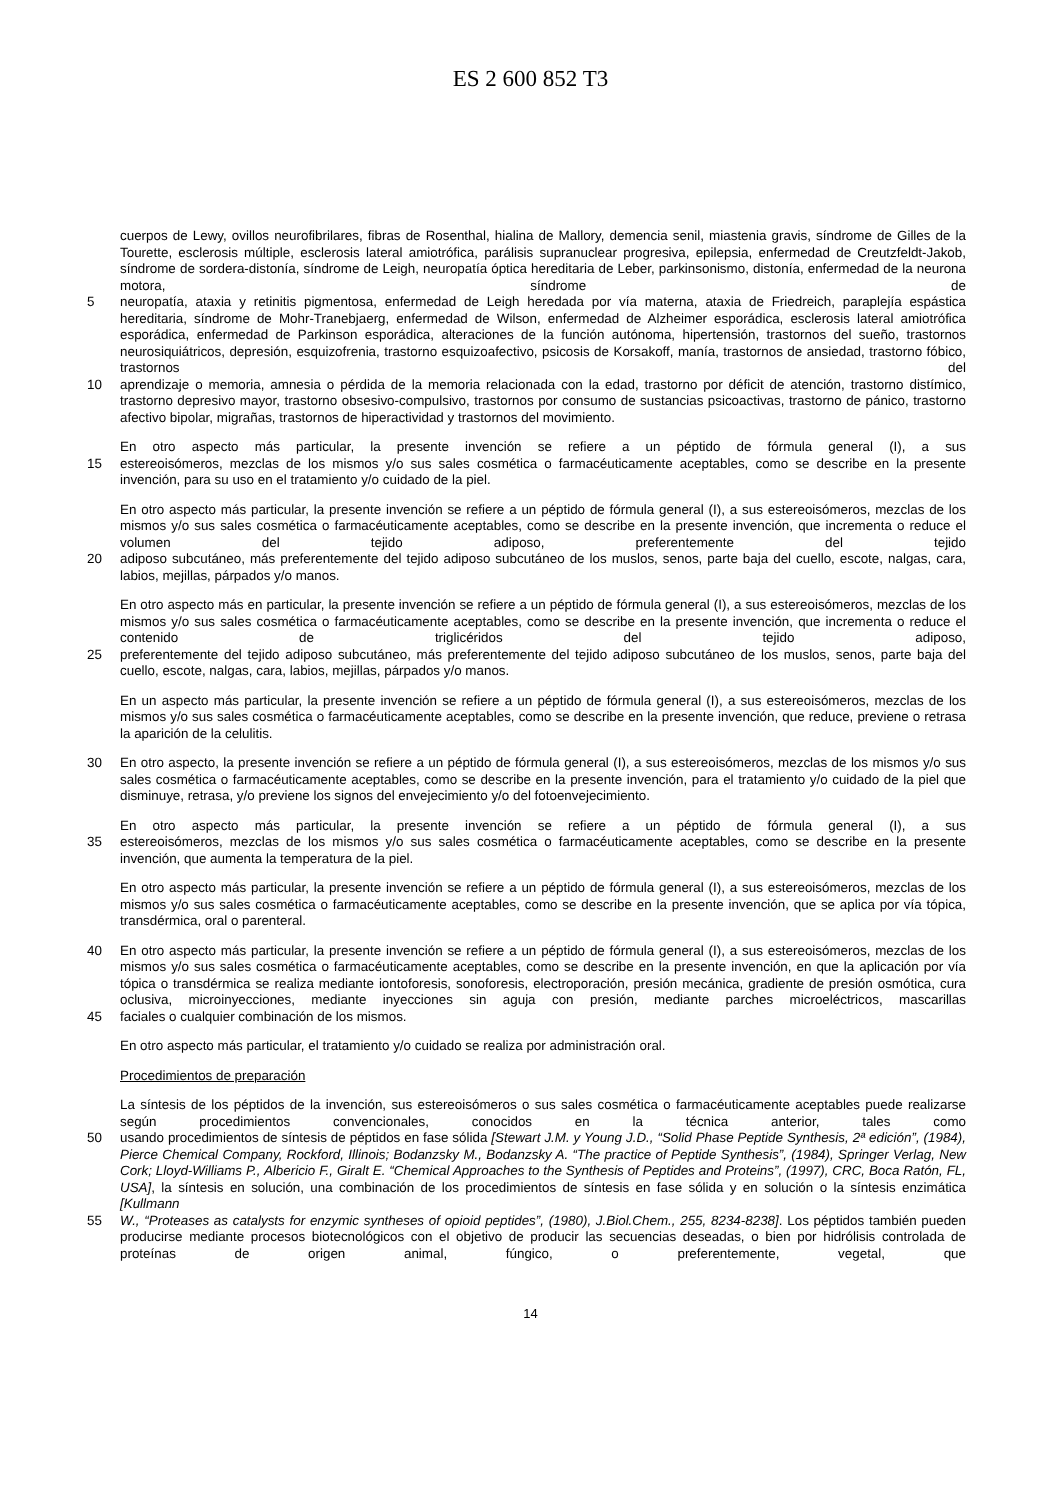ES 2 600 852 T3
cuerpos de Lewy, ovillos neurofibrilares, fibras de Rosenthal, hialina de Mallory, demencia senil, miastenia gravis, síndrome de Gilles de la Tourette, esclerosis múltiple, esclerosis lateral amiotrófica, parálisis supranuclear progresiva, epilepsia, enfermedad de Creutzfeldt-Jakob, síndrome de sordera-distonía, síndrome de Leigh, neuropatía óptica hereditaria de Leber, parkinsonismo, distonía, enfermedad de la neurona motora, síndrome de
5 neuropatía, ataxia y retinitis pigmentosa, enfermedad de Leigh heredada por vía materna, ataxia de Friedreich, paraplejía espástica hereditaria, síndrome de Mohr-Tranebjaerg, enfermedad de Wilson, enfermedad de Alzheimer esporádica, esclerosis lateral amiotrófica esporádica, enfermedad de Parkinson esporádica, alteraciones de la función autónoma, hipertensión, trastornos del sueño, trastornos neurosiquiátricos, depresión, esquizofrenia, trastorno esquizoafectivo, psicosis de Korsakoff, manía, trastornos de ansiedad, trastorno fóbico, trastornos del
10 aprendizaje o memoria, amnesia o pérdida de la memoria relacionada con la edad, trastorno por déficit de atención, trastorno distímico, trastorno depresivo mayor, trastorno obsesivo-compulsivo, trastornos por consumo de sustancias psicoactivas, trastorno de pánico, trastorno afectivo bipolar, migrañas, trastornos de hiperactividad y trastornos del movimiento.
En otro aspecto más particular, la presente invención se refiere a un péptido de fórmula general (I), a sus
15 estereoisómeros, mezclas de los mismos y/o sus sales cosmética o farmacéuticamente aceptables, como se describe en la presente invención, para su uso en el tratamiento y/o cuidado de la piel.
En otro aspecto más particular, la presente invención se refiere a un péptido de fórmula general (I), a sus estereoisómeros, mezclas de los mismos y/o sus sales cosmética o farmacéuticamente aceptables, como se describe en la presente invención, que incrementa o reduce el volumen del tejido adiposo, preferentemente del tejido
20 adiposo subcutáneo, más preferentemente del tejido adiposo subcutáneo de los muslos, senos, parte baja del cuello, escote, nalgas, cara, labios, mejillas, párpados y/o manos.
En otro aspecto más en particular, la presente invención se refiere a un péptido de fórmula general (I), a sus estereoisómeros, mezclas de los mismos y/o sus sales cosmética o farmacéuticamente aceptables, como se describe en la presente invención, que incrementa o reduce el contenido de triglicéridos del tejido adiposo,
25 preferentemente del tejido adiposo subcutáneo, más preferentemente del tejido adiposo subcutáneo de los muslos, senos, parte baja del cuello, escote, nalgas, cara, labios, mejillas, párpados y/o manos.
En un aspecto más particular, la presente invención se refiere a un péptido de fórmula general (I), a sus estereoisómeros, mezclas de los mismos y/o sus sales cosmética o farmacéuticamente aceptables, como se describe en la presente invención, que reduce, previene o retrasa la aparición de la celulitis.
30 En otro aspecto, la presente invención se refiere a un péptido de fórmula general (I), a sus estereoisómeros, mezclas de los mismos y/o sus sales cosmética o farmacéuticamente aceptables, como se describe en la presente invención, para el tratamiento y/o cuidado de la piel que disminuye, retrasa, y/o previene los signos del envejecimiento y/o del fotoenvejecimiento.
En otro aspecto más particular, la presente invención se refiere a un péptido de fórmula general (I), a sus
35 estereoisómeros, mezclas de los mismos y/o sus sales cosmética o farmacéuticamente aceptables, como se describe en la presente invención, que aumenta la temperatura de la piel.
En otro aspecto más particular, la presente invención se refiere a un péptido de fórmula general (I), a sus estereoisómeros, mezclas de los mismos y/o sus sales cosmética o farmacéuticamente aceptables, como se describe en la presente invención, que se aplica por vía tópica, transdérmica, oral o parenteral.
40 En otro aspecto más particular, la presente invención se refiere a un péptido de fórmula general (I), a sus estereoisómeros, mezclas de los mismos y/o sus sales cosmética o farmacéuticamente aceptables, como se describe en la presente invención, en que la aplicación por vía tópica o transdérmica se realiza mediante iontoforesis, sonoforesis, electroporación, presión mecánica, gradiente de presión osmótica, cura oclusiva, microinyecciones, mediante inyecciones sin aguja con presión, mediante parches microeléctricos, mascarillas
45 faciales o cualquier combinación de los mismos.
En otro aspecto más particular, el tratamiento y/o cuidado se realiza por administración oral.
Procedimientos de preparación
La síntesis de los péptidos de la invención, sus estereoisómeros o sus sales cosmética o farmacéuticamente aceptables puede realizarse según procedimientos convencionales, conocidos en la técnica anterior, tales como
50 usando procedimientos de síntesis de péptidos en fase sólida [Stewart J.M. y Young J.D., “Solid Phase Peptide Synthesis, 2ª edición”, (1984), Pierce Chemical Company, Rockford, Illinois; Bodanzsky M., Bodanzsky A. “The practice of Peptide Synthesis”, (1984), Springer Verlag, New Cork; Lloyd-Williams P., Albericio F., Giralt E. “Chemical Approaches to the Synthesis of Peptides and Proteins”, (1997), CRC, Boca Ratón, FL, USA], la síntesis en solución, una combinación de los procedimientos de síntesis en fase sólida y en solución o la síntesis enzimática [Kullmann
55 W., “Proteases as catalysts for enzymic syntheses of opioid peptides”, (1980), J.Biol.Chem., 255, 8234-8238]. Los péptidos también pueden producirse mediante procesos biotecnológicos con el objetivo de producir las secuencias deseadas, o bien por hidrólisis controlada de proteínas de origen animal, fúngico, o preferentemente, vegetal, que
14